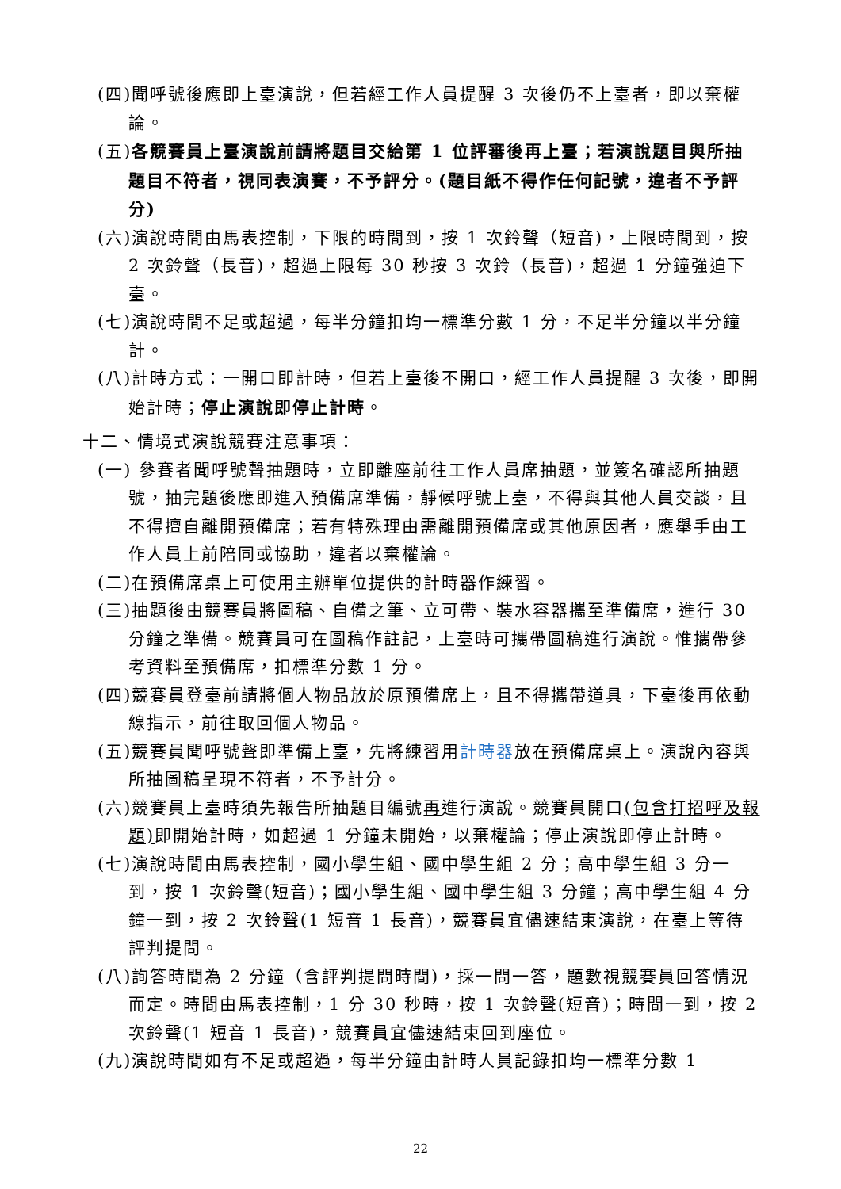(四)聞呼號後應即上臺演說，但若經工作人員提醒 3 次後仍不上臺者，即以棄權論。
(五)各競賽員上臺演說前請將題目交給第 1 位評審後再上臺；若演說題目與所抽題目不符者，視同表演賽，不予評分。(題目紙不得作任何記號，違者不予評分)
(六)演說時間由馬表控制，下限的時間到，按 1 次鈴聲（短音)，上限時間到，按 2 次鈴聲（長音)，超過上限每 30 秒按 3 次鈴（長音)，超過 1 分鐘強迫下臺。
(七)演說時間不足或超過，每半分鐘扣均一標準分數 1 分，不足半分鐘以半分鐘計。
(八)計時方式：一開口即計時，但若上臺後不開口，經工作人員提醒 3 次後，即開始計時；停止演說即停止計時。
十二、情境式演說競賽注意事項：
(一) 參賽者聞呼號聲抽題時，立即離座前往工作人員席抽題，並簽名確認所抽題號，抽完題後應即進入預備席準備，靜候呼號上臺，不得與其他人員交談，且不得擅自離開預備席；若有特殊理由需離開預備席或其他原因者，應舉手由工作人員上前陪同或協助，違者以棄權論。
(二)在預備席桌上可使用主辦單位提供的計時器作練習。
(三)抽題後由競賽員將圖稿、自備之筆、立可帶、裝水容器攜至準備席，進行 30 分鐘之準備。競賽員可在圖稿作註記，上臺時可攜帶圖稿進行演說。惟攜帶參考資料至預備席，扣標準分數 1 分。
(四)競賽員登臺前請將個人物品放於原預備席上，且不得攜帶道具，下臺後再依動線指示，前往取回個人物品。
(五)競賽員聞呼號聲即準備上臺，先將練習用計時器放在預備席桌上。演說內容與所抽圖稿呈現不符者，不予計分。
(六)競賽員上臺時須先報告所抽題目編號再進行演說。競賽員開口(包含打招呼及報題) 即開始計時，如超過 1 分鐘未開始，以棄權論；停止演說即停止計時。
(七)演說時間由馬表控制，國小學生組、國中學生組 2 分；高中學生組 3 分一到，按 1 次鈴聲(短音)；國小學生組、國中學生組 3 分鐘；高中學生組 4 分鐘一到，按 2 次鈴聲(1 短音 1 長音)，競賽員宜儘速結束演說，在臺上等待評判提問。
(八)詢答時間為 2 分鐘（含評判提問時間)，採一問一答，題數視競賽員回答情況而定。時間由馬表控制，1 分 30 秒時，按 1 次鈴聲(短音)；時間一到，按 2 次鈴聲(1 短音 1 長音)，競賽員宜儘速結束回到座位。
(九)演說時間如有不足或超過，每半分鐘由計時人員記錄扣均一標準分數 1
22